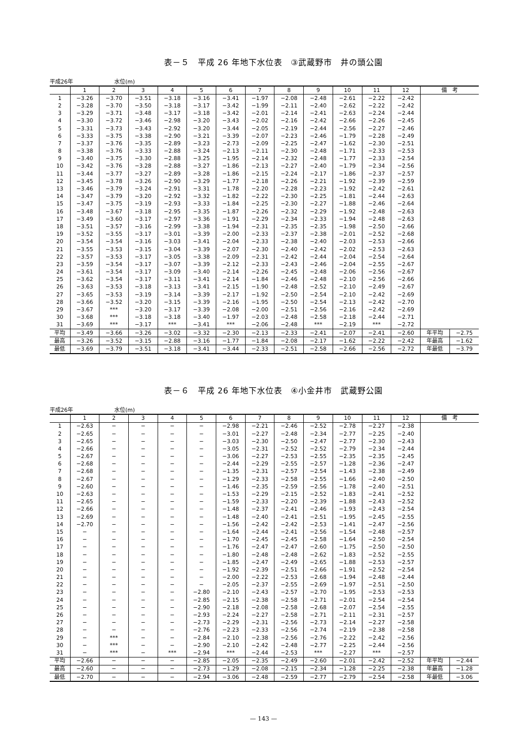表－５　平成 26 年地下水位表　③武蔵野市　井の頭公園
平成26年 水位(m)
| | 1 | 2 | 3 | 4 | 5 | 6 | 7 | 8 | 9 | 10 | 11 | 12 | 備 考 | |
| --- | --- | --- | --- | --- | --- | --- | --- | --- | --- | --- | --- | --- | --- | --- |
| 1 | −3.26 | −3.70 | −3.51 | −3.18 | −3.16 | −3.41 | −1.97 | −2.08 | −2.48 | −2.61 | −2.22 | −2.42 | | |
| 2 | −3.28 | −3.70 | −3.50 | −3.18 | −3.17 | −3.42 | −1.99 | −2.11 | −2.40 | −2.62 | −2.22 | −2.42 | | |
| 3 | −3.29 | −3.71 | −3.48 | −3.17 | −3.18 | −3.42 | −2.01 | −2.14 | −2.41 | −2.63 | −2.24 | −2.44 | | |
| 4 | −3.30 | −3.72 | −3.46 | −2.98 | −3.20 | −3.43 | −2.02 | −2.16 | −2.42 | −2.66 | −2.26 | −2.45 | | |
| 5 | −3.31 | −3.73 | −3.43 | −2.92 | −3.20 | −3.44 | −2.05 | −2.19 | −2.44 | −2.56 | −2.27 | −2.46 | | |
| 6 | −3.33 | −3.75 | −3.38 | −2.90 | −3.21 | −3.39 | −2.07 | −2.23 | −2.46 | −1.79 | −2.28 | −2.49 | | |
| 7 | −3.37 | −3.76 | −3.35 | −2.89 | −3.23 | −2.73 | −2.09 | −2.25 | −2.47 | −1.62 | −2.30 | −2.51 | | |
| 8 | −3.38 | −3.76 | −3.33 | −2.88 | −3.24 | −2.13 | −2.11 | −2.30 | −2.48 | −1.71 | −2.33 | −2.53 | | |
| 9 | −3.40 | −3.75 | −3.30 | −2.88 | −3.25 | −1.95 | −2.14 | −2.32 | −2.48 | −1.77 | −2.33 | −2.54 | | |
| 10 | −3.42 | −3.76 | −3.28 | −2.88 | −3.27 | −1.86 | −2.13 | −2.27 | −2.40 | −1.79 | −2.34 | −2.56 | | |
| 11 | −3.44 | −3.77 | −3.27 | −2.89 | −3.28 | −1.86 | −2.15 | −2.24 | −2.17 | −1.86 | −2.37 | −2.57 | | |
| 12 | −3.45 | −3.78 | −3.26 | −2.90 | −3.29 | −1.77 | −2.18 | −2.26 | −2.21 | −1.92 | −2.39 | −2.59 | | |
| 13 | −3.46 | −3.79 | −3.24 | −2.91 | −3.31 | −1.78 | −2.20 | −2.28 | −2.23 | −1.92 | −2.42 | −2.61 | | |
| 14 | −3.47 | −3.79 | −3.20 | −2.92 | −3.32 | −1.82 | −2.22 | −2.30 | −2.25 | −1.81 | −2.44 | −2.63 | | |
| 15 | −3.47 | −3.75 | −3.19 | −2.93 | −3.33 | −1.84 | −2.25 | −2.30 | −2.27 | −1.88 | −2.46 | −2.64 | | |
| 16 | −3.48 | −3.67 | −3.18 | −2.95 | −3.35 | −1.87 | −2.26 | −2.32 | −2.29 | −1.92 | −2.48 | −2.63 | | |
| 17 | −3.49 | −3.60 | −3.17 | −2.97 | −3.36 | −1.91 | −2.29 | −2.34 | −2.33 | −1.94 | −2.48 | −2.63 | | |
| 18 | −3.51 | −3.57 | −3.16 | −2.99 | −3.38 | −1.94 | −2.31 | −2.35 | −2.35 | −1.98 | −2.50 | −2.66 | | |
| 19 | −3.52 | −3.55 | −3.17 | −3.01 | −3.39 | −2.00 | −2.33 | −2.37 | −2.38 | −2.01 | −2.52 | −2.68 | | |
| 20 | −3.54 | −3.54 | −3.16 | −3.03 | −3.41 | −2.04 | −2.33 | −2.38 | −2.40 | −2.03 | −2.53 | −2.66 | | |
| 21 | −3.55 | −3.53 | −3.15 | −3.04 | −3.39 | −2.07 | −2.30 | −2.40 | −2.42 | −2.02 | −2.53 | −2.63 | | |
| 22 | −3.57 | −3.53 | −3.17 | −3.05 | −3.38 | −2.09 | −2.31 | −2.42 | −2.44 | −2.04 | −2.54 | −2.64 | | |
| 23 | −3.59 | −3.54 | −3.17 | −3.07 | −3.39 | −2.12 | −2.33 | −2.43 | −2.46 | −2.04 | −2.55 | −2.67 | | |
| 24 | −3.61 | −3.54 | −3.17 | −3.09 | −3.40 | −2.14 | −2.26 | −2.45 | −2.48 | −2.06 | −2.56 | −2.67 | | |
| 25 | −3.62 | −3.54 | −3.17 | −3.11 | −3.41 | −2.14 | −1.84 | −2.46 | −2.48 | −2.10 | −2.56 | −2.66 | | |
| 26 | −3.63 | −3.53 | −3.18 | −3.13 | −3.41 | −2.15 | −1.90 | −2.48 | −2.52 | −2.10 | −2.49 | −2.67 | | |
| 27 | −3.65 | −3.53 | −3.19 | −3.14 | −3.39 | −2.17 | −1.92 | −2.50 | −2.54 | −2.10 | −2.42 | −2.69 | | |
| 28 | −3.66 | −3.52 | −3.20 | −3.15 | −3.39 | −2.16 | −1.95 | −2.50 | −2.54 | −2.13 | −2.42 | −2.70 | | |
| 29 | −3.67 | *** | −3.20 | −3.17 | −3.39 | −2.08 | −2.00 | −2.51 | −2.56 | −2.16 | −2.42 | −2.69 | | |
| 30 | −3.68 | *** | −3.18 | −3.18 | −3.40 | −1.97 | −2.03 | −2.48 | −2.58 | −2.18 | −2.44 | −2.71 | | |
| 31 | −3.69 | *** | −3.17 | *** | −3.41 | *** | −2.06 | −2.48 | *** | −2.19 | *** | −2.72 | | |
| 平均 | −3.49 | −3.66 | −3.26 | −3.02 | −3.32 | −2.30 | −2.13 | −2.33 | −2.41 | −2.07 | −2.41 | −2.60 | 年平均 | −2.75 |
| 最高 | −3.26 | −3.52 | −3.15 | −2.88 | −3.16 | −1.77 | −1.84 | −2.08 | −2.17 | −1.62 | −2.22 | −2.42 | 年最高 | −1.62 |
| 最低 | −3.69 | −3.79 | −3.51 | −3.18 | −3.41 | −3.44 | −2.33 | −2.51 | −2.58 | −2.66 | −2.56 | −2.72 | 年最低 | −3.79 |
表－６　平成 26 年地下水位表　④小金井市　武蔵野公園
平成26年 水位(m)
| | 1 | 2 | 3 | 4 | 5 | 6 | 7 | 8 | 9 | 10 | 11 | 12 | 備 考 | |
| --- | --- | --- | --- | --- | --- | --- | --- | --- | --- | --- | --- | --- | --- | --- |
| 1 | −2.63 | − | − | − | − | −2.98 | −2.21 | −2.46 | −2.52 | −2.78 | −2.27 | −2.38 | | |
| 2 | −2.65 | − | − | − | − | −3.01 | −2.27 | −2.48 | −2.34 | −2.77 | −2.25 | −2.40 | | |
| 3 | −2.65 | − | − | − | − | −3.03 | −2.30 | −2.50 | −2.47 | −2.77 | −2.30 | −2.43 | | |
| 4 | −2.66 | − | − | − | − | −3.05 | −2.31 | −2.52 | −2.52 | −2.79 | −2.34 | −2.44 | | |
| 5 | −2.67 | − | − | − | − | −3.06 | −2.27 | −2.53 | −2.55 | −2.35 | −2.35 | −2.45 | | |
| 6 | −2.68 | − | − | − | − | −2.44 | −2.29 | −2.55 | −2.57 | −1.28 | −2.36 | −2.47 | | |
| 7 | −2.68 | − | − | − | − | −1.35 | −2.31 | −2.57 | −2.54 | −1.43 | −2.38 | −2.49 | | |
| 8 | −2.67 | − | − | − | − | −1.29 | −2.33 | −2.58 | −2.55 | −1.66 | −2.40 | −2.50 | | |
| 9 | −2.60 | − | − | − | − | −1.46 | −2.35 | −2.59 | −2.56 | −1.78 | −2.40 | −2.51 | | |
| 10 | −2.63 | − | − | − | − | −1.53 | −2.29 | −2.15 | −2.52 | −1.83 | −2.41 | −2.52 | | |
| 11 | −2.65 | − | − | − | − | −1.59 | −2.33 | −2.20 | −2.39 | −1.88 | −2.43 | −2.52 | | |
| 12 | −2.66 | − | − | − | − | −1.48 | −2.37 | −2.41 | −2.46 | −1.93 | −2.43 | −2.54 | | |
| 13 | −2.69 | − | − | − | − | −1.48 | −2.40 | −2.41 | −2.51 | −1.95 | −2.45 | −2.55 | | |
| 14 | −2.70 | − | − | − | − | −1.56 | −2.42 | −2.42 | −2.53 | −1.41 | −2.47 | −2.56 | | |
| 15 | − | − | − | − | − | −1.64 | −2.44 | −2.41 | −2.56 | −1.54 | −2.48 | −2.57 | | |
| 16 | − | − | − | − | − | −1.70 | −2.45 | −2.45 | −2.58 | −1.64 | −2.50 | −2.54 | | |
| 17 | − | − | − | − | − | −1.76 | −2.47 | −2.47 | −2.60 | −1.75 | −2.50 | −2.50 | | |
| 18 | − | − | − | − | − | −1.80 | −2.48 | −2.48 | −2.62 | −1.83 | −2.52 | −2.55 | | |
| 19 | − | − | − | − | − | −1.85 | −2.47 | −2.49 | −2.65 | −1.88 | −2.53 | −2.57 | | |
| 20 | − | − | − | − | − | −1.92 | −2.39 | −2.51 | −2.66 | −1.91 | −2.52 | −2.54 | | |
| 21 | − | − | − | − | − | −2.00 | −2.22 | −2.53 | −2.68 | −1.94 | −2.48 | −2.44 | | |
| 22 | − | − | − | − | − | −2.05 | −2.37 | −2.55 | −2.69 | −1.97 | −2.51 | −2.50 | | |
| 23 | − | − | − | − | −2.80 | −2.10 | −2.43 | −2.57 | −2.70 | −1.95 | −2.53 | −2.53 | | |
| 24 | − | − | − | − | −2.85 | −2.15 | −2.38 | −2.58 | −2.71 | −2.01 | −2.54 | −2.54 | | |
| 25 | − | − | − | − | −2.90 | −2.18 | −2.08 | −2.58 | −2.68 | −2.07 | −2.54 | −2.55 | | |
| 26 | − | − | − | − | −2.93 | −2.24 | −2.27 | −2.58 | −2.71 | −2.11 | −2.31 | −2.57 | | |
| 27 | − | − | − | − | −2.73 | −2.29 | −2.31 | −2.56 | −2.73 | −2.14 | −2.27 | −2.58 | | |
| 28 | − | − | − | − | −2.76 | −2.23 | −2.33 | −2.56 | −2.74 | −2.19 | −2.38 | −2.58 | | |
| 29 | − | *** | − | − | −2.84 | −2.10 | −2.38 | −2.56 | −2.76 | −2.22 | −2.42 | −2.56 | | |
| 30 | − | *** | − | − | −2.90 | −2.10 | −2.42 | −2.48 | −2.77 | −2.25 | −2.44 | −2.56 | | |
| 31 | − | *** | − | *** | −2.94 | *** | −2.44 | −2.53 | *** | −2.27 | *** | −2.57 | | |
| 平均 | −2.66 | − | − | − | −2.85 | −2.05 | −2.35 | −2.49 | −2.60 | −2.01 | −2.42 | −2.52 | 年平均 | −2.44 |
| 最高 | −2.60 | − | − | − | −2.73 | −1.29 | −2.08 | −2.15 | −2.34 | −1.28 | −2.25 | −2.38 | 年最高 | −1.28 |
| 最低 | −2.70 | − | − | − | −2.94 | −3.06 | −2.48 | −2.59 | −2.77 | −2.79 | −2.54 | −2.58 | 年最低 | −3.06 |
— 143 —